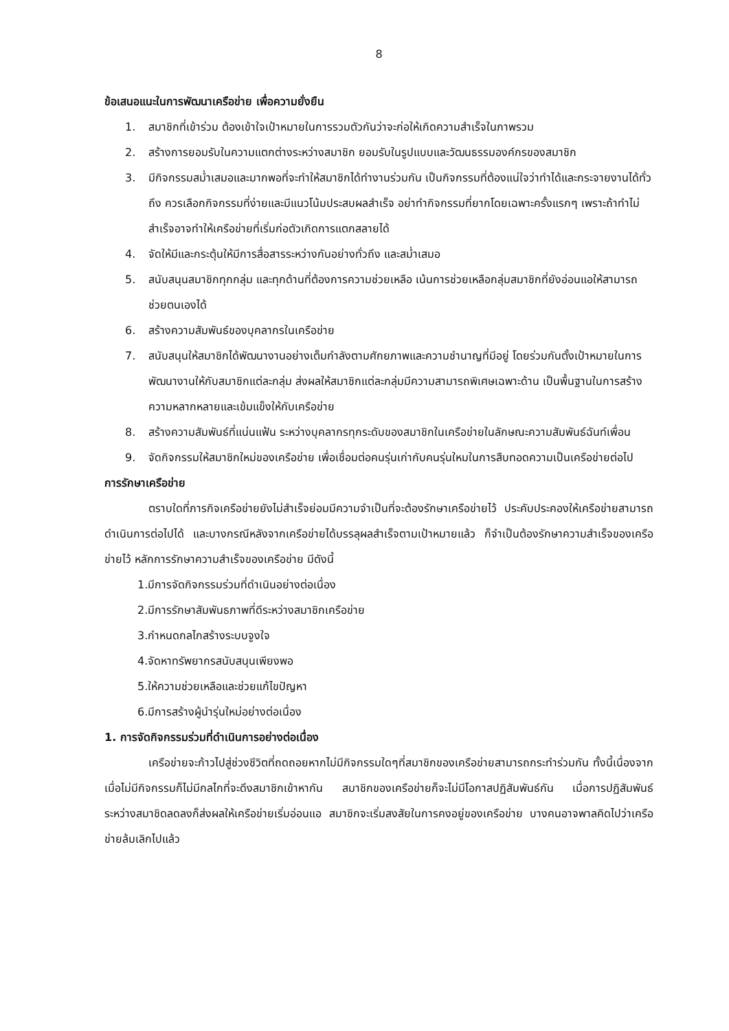8
ข้อเสนอแนะในการพัฒนาเครือข่าย เพื่อความยั่งยืน
1. สมาชิกที่เข้าร่วม ต้องเข้าใจเป้าหมายในการรวมตัวกันว่าจะก่อให้เกิดความสำเร็จในภาพรวม
2. สร้างการยอมรับในความแตกต่างระหว่างสมาชิก ยอมรับในรูปแบบและวัฒนธรรมองค์กรของสมาชิก
3. มีกิจกรรมสม่ำเสมอและมากพอที่จะทำให้สมาชิกได้ทำงานร่วมกัน เป็นกิจกรรมที่ต้องแน่ใจว่าทำได้และกระจายงานได้ทั่วถึง ควรเลือกกิจกรรมที่ง่ายและมีแนวโน้มประสบผลสำเร็จ อย่าทำกิจกรรมที่ยากโดยเฉพาะครั้งแรกๆ เพราะถ้าทำไม่สำเร็จอาจทำให้เครือข่ายที่เริ่มก่อตัวเกิดการแตกสลายได้
4. จัดให้มีและกระตุ้นให้มีการสื่อสารระหว่างกันอย่างทั่วถึง และสม่ำเสมอ
5. สนับสนุนสมาชิกทุกกลุ่ม และทุกด้านที่ต้องการความช่วยเหลือ เน้นการช่วยเหลือกลุ่มสมาชิกที่ยังอ่อนแอให้สามารถช่วยตนเองได้
6. สร้างความสัมพันธ์ของบุคลากรในเครือข่าย
7. สนับสนุนให้สมาชิกได้พัฒนางานอย่างเต็มกำลังตามศักยภาพและความชำนาญที่มีอยู่ โดยร่วมกันตั้งเป้าหมายในการพัฒนางานให้กับสมาชิกแต่ละกลุ่ม ส่งผลให้สมาชิกแต่ละกลุ่มมีความสามารถพิเศษเฉพาะด้าน เป็นพื้นฐานในการสร้างความหลากหลายและเข้มแข็งให้กับเครือข่าย
8. สร้างความสัมพันธ์ที่แน่นแฟ้น ระหว่างบุคลากรทุกระดับของสมาชิกในเครือข่ายในลักษณะความสัมพันธ์ฉันท์เพื่อน
9. จัดกิจกรรมให้สมาชิกใหม่ของเครือข่าย เพื่อเชื่อมต่อคนรุ่นเก่ากับคนรุ่นใหมในการสืบทอดความเป็นเครือข่ายต่อไป
การรักษาเครือข่าย
ตราบใดที่ภารกิจเครือข่ายยังไม่สำเร็จย่อมมีความจำเป็นที่จะต้องรักษาเครือข่ายไว้ ประคับประคองให้เครือข่ายสามารถดำเนินการต่อไปได้ และบางกรณีหลังจากเครือข่ายได้บรรลุผลสำเร็จตามเป้าหมายแล้ว ก็จำเป็นต้องรักษาความสำเร็จของเครือข่ายไว้ หลักการรักษาความสำเร็จของเครือข่าย มีดังนี้
1.มีการจัดกิจกรรมร่วมที่ดำเนินอย่างต่อเนื่อง
2.มีการรักษาสัมพันธภาพที่ดีระหว่างสมาชิกเครือข่าย
3.กำหนดกลไกสร้างระบบจูงใจ
4.จัดหาทรัพยากรสนับสนุนเพียงพอ
5.ให้ความช่วยเหลือและช่วยแก้ไขปัญหา
6.มีการสร้างผู้นำรุ่นใหม่อย่างต่อเนื่อง
1. การจัดกิจกรรมร่วมที่ดำเนินการอย่างต่อเนื่อง
เครือข่ายจะก้าวไปสู่ช่วงชีวิตที่ถดถอยหากไม่มีกิจกรรมใดๆที่สมาชิกของเครือข่ายสามารถกระทำร่วมกัน ทั้งนี้เนื่องจาก เมื่อไม่มีกิจกรรมก็ไม่มีกลไกที่จะดึงสมาชิกเข้าหากัน สมาชิกของเครือข่ายก็จะไม่มีโอกาสปฏิสัมพันธ์กัน เมื่อการปฏิสัมพันธ์ระหว่างสมาชิดลดลงก็ส่งผลให้เครือข่ายเริ่มอ่อนแอ สมาชิกจะเริ่มสงสัยในการคงอยู่ของเครือข่าย บางคนอาจพาลคิดไปว่าเครือข่ายล้มเลิกไปแล้ว